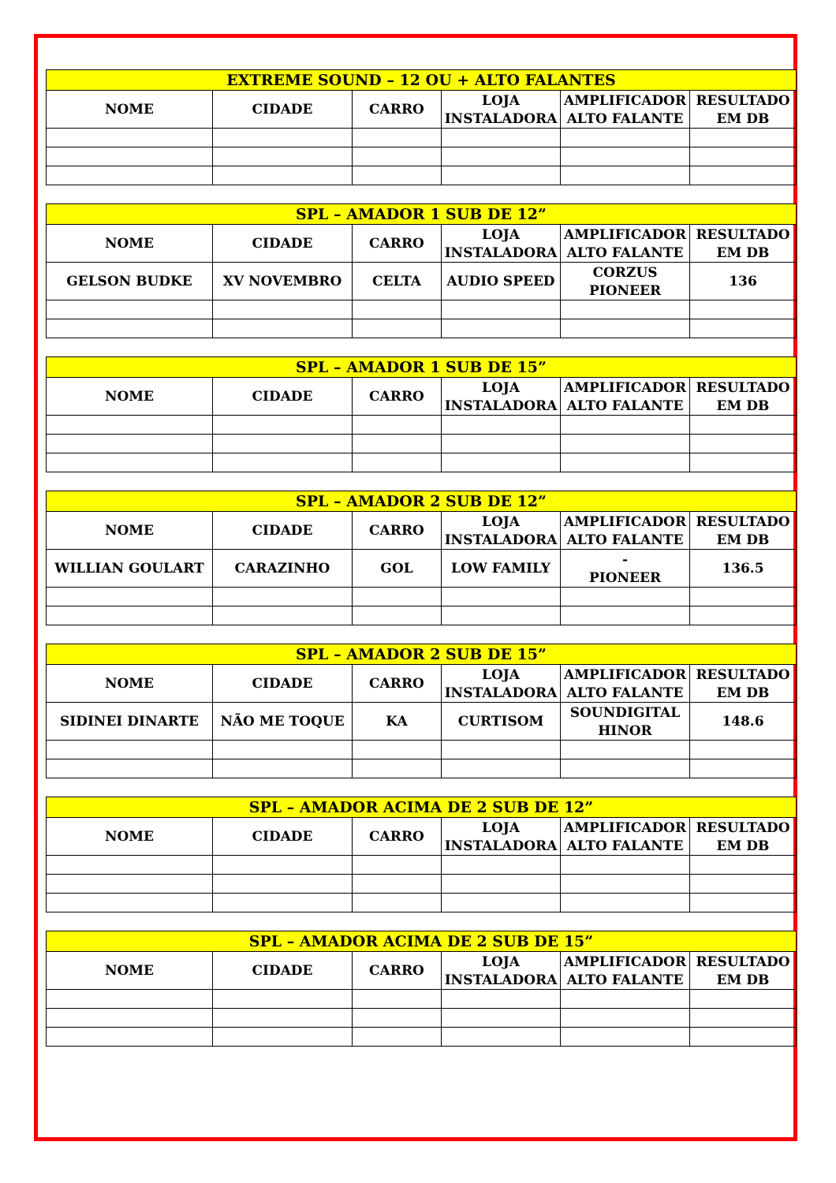| EXTREME SOUND – 12 OU + ALTO FALANTES | | | | | |
| --- | --- | --- | --- | --- | --- |
| NOME | CIDADE | CARRO | LOJA INSTALADORA | AMPLIFICADOR ALTO FALANTE | RESULTADO EM DB |
| SPL – AMADOR 1 SUB DE 12” | | | | | |
| --- | --- | --- | --- | --- | --- |
| NOME | CIDADE | CARRO | LOJA INSTALADORA | AMPLIFICADOR ALTO FALANTE | RESULTADO EM DB |
| GELSON BUDKE | XV NOVEMBRO | CELTA | AUDIO SPEED | CORZUS PIONEER | 136 |
| SPL – AMADOR 1 SUB DE 15” | | | | | |
| --- | --- | --- | --- | --- | --- |
| NOME | CIDADE | CARRO | LOJA INSTALADORA | AMPLIFICADOR ALTO FALANTE | RESULTADO EM DB |
| SPL – AMADOR 2 SUB DE 12” | | | | | |
| --- | --- | --- | --- | --- | --- |
| NOME | CIDADE | CARRO | LOJA INSTALADORA | AMPLIFICADOR ALTO FALANTE | RESULTADO EM DB |
| WILLIAN GOULART | CARAZINHO | GOL | LOW FAMILY | - PIONEER | 136.5 |
| SPL – AMADOR 2 SUB DE 15” | | | | | |
| --- | --- | --- | --- | --- | --- |
| NOME | CIDADE | CARRO | LOJA INSTALADORA | AMPLIFICADOR ALTO FALANTE | RESULTADO EM DB |
| SIDINEI DINARTE | NÃO ME TOQUE | KA | CURTISOM | SOUNDIGITAL HINOR | 148.6 |
| SPL – AMADOR ACIMA DE 2 SUB DE 12” | | | | | |
| --- | --- | --- | --- | --- | --- |
| NOME | CIDADE | CARRO | LOJA INSTALADORA | AMPLIFICADOR ALTO FALANTE | RESULTADO EM DB |
| SPL – AMADOR ACIMA DE 2 SUB DE 15” | | | | | |
| --- | --- | --- | --- | --- | --- |
| NOME | CIDADE | CARRO | LOJA INSTALADORA | AMPLIFICADOR ALTO FALANTE | RESULTADO EM DB |